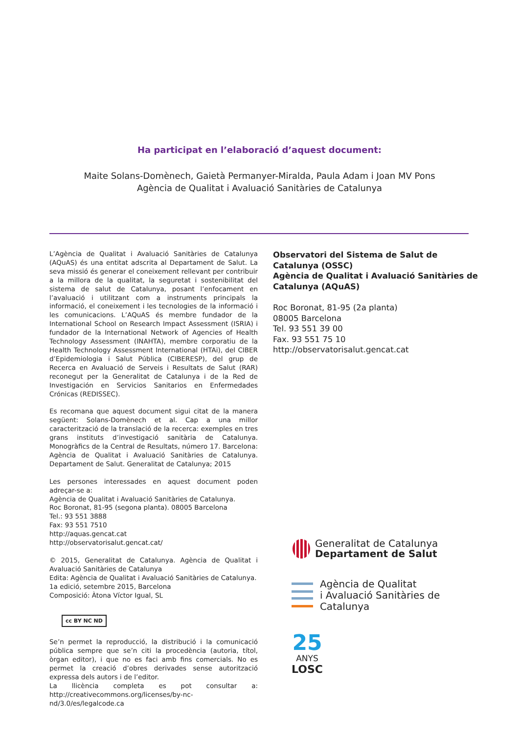Ha participat en l’elaboració d’aquest document:
Maite Solans-Domènech, Gaietà Permanyer-Miralda, Paula Adam i Joan MV Pons
Agència de Qualitat i Avaluació Sanitàries de Catalunya
L’Agència de Qualitat i Avaluació Sanitàries de Catalunya (AQuAS) és una entitat adscrita al Departament de Salut. La seva missió és generar el coneixement rellevant per contribuir a la millora de la qualitat, la seguretat i sostenibilitat del sistema de salut de Catalunya, posant l’enfocament en l’avaluació i utilitzant com a instruments principals la informació, el coneixement i les tecnologies de la informació i les comunicacions. L’AQuAS és membre fundador de la International School on Research Impact Assessment (ISRIA) i fundador de la International Network of Agencies of Health Technology Assessment (INAHTA), membre corporatiu de la Health Technology Assessment International (HTAi), del CIBER d’Epidemiologia i Salut Pública (CIBERESP), del grup de Recerca en Avaluació de Serveis i Resultats de Salut (RAR) reconegut per la Generalitat de Catalunya i de la Red de Investigación en Servicios Sanitarios en Enfermedades Crónicas (REDISSEC).
Es recomana que aquest document sigui citat de la manera següent: Solans-Domènech et al. Cap a una millor caracterització de la translació de la recerca: exemples en tres grans instituts d’investigació sanitària de Catalunya. Monogràfics de la Central de Resultats, número 17. Barcelona: Agència de Qualitat i Avaluació Sanitàries de Catalunya. Departament de Salut. Generalitat de Catalunya; 2015
Les persones interessades en aquest document poden adreçar-se a:
Agència de Qualitat i Avaluació Sanitàries de Catalunya.
Roc Boronat, 81-95 (segona planta). 08005 Barcelona
Tel.: 93 551 3888
Fax: 93 551 7510
http://aquas.gencat.cat
http://observatorisalut.gencat.cat/
© 2015, Generalitat de Catalunya. Agència de Qualitat i Avaluació Sanitàries de Catalunya
Edita: Agència de Qualitat i Avaluació Sanitàries de Catalunya.
1a edició, setembre 2015, Barcelona
Composició: Àtona Víctor Igual, SL
cc BY NC ND
Se’n permet la reproducció, la distribució i la comunicació pública sempre que se’n citi la procedència (autoria, títol, òrgan editor), i que no es faci amb fins comercials. No es permet la creació d’obres derivades sense autorització expressa dels autors i de l’editor.
La llicència completa es pot consultar a: http://creativecommons.org/licenses/by-nc-nd/3.0/es/legalcode.ca
Observatori del Sistema de Salut de Catalunya (OSSC)
Agència de Qualitat i Avaluació Sanitàries de Catalunya (AQuAS)
Roc Boronat, 81-95 (2a planta)
08005 Barcelona
Tel. 93 551 39 00
Fax. 93 551 75 10
http://observatorisalut.gencat.cat
Generalitat de Catalunya
Departament de Salut
Agència de Qualitat
i Avaluació Sanitàries de Catalunya
25
ANYS
LOSC